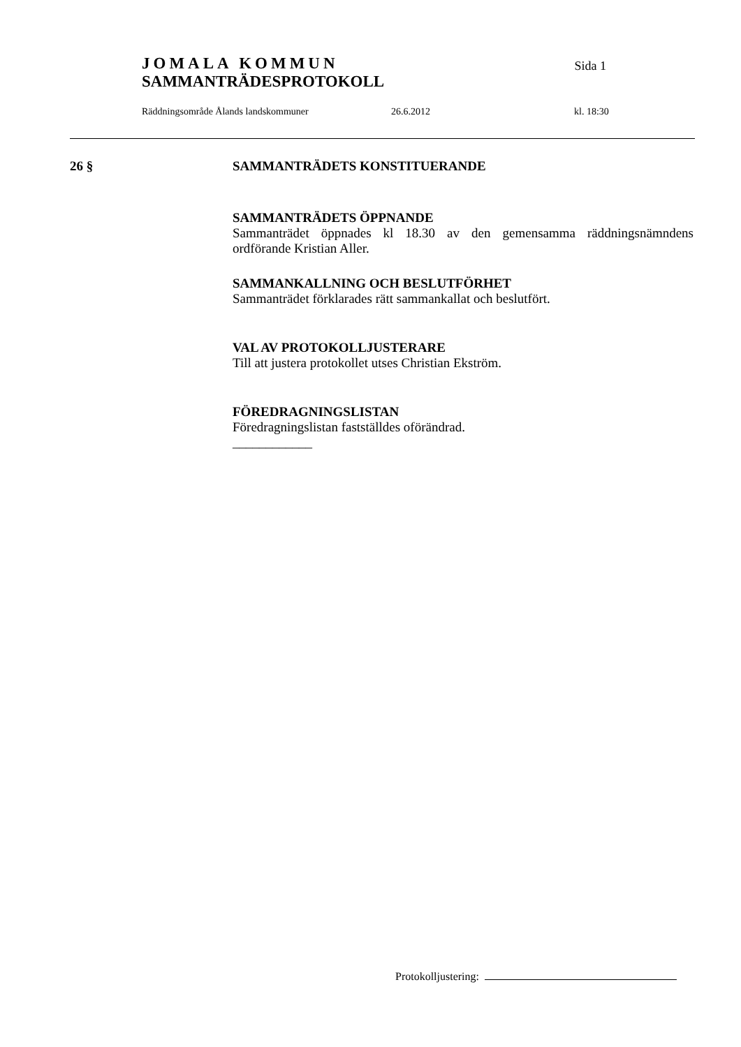JOMALA KOMMUN
SAMMANTRÄDESPROTOKOLL
Sida 1
Räddningsområde Ålands landskommuner 26.6.2012 kl. 18:30
26 § SAMMANTRÄDETS KONSTITUERANDE
SAMMANTRÄDETS ÖPPNANDE
Sammanträdet öppnades kl 18.30 av den gemensamma räddningsnämndens ordförande Kristian Aller.
SAMMANKALLNING OCH BESLUTFÖRHET
Sammanträdet förklarades rätt sammankallat och beslutfört.
VAL AV PROTOKOLLJUSTERARE
Till att justera protokollet utses Christian Ekström.
FÖREDRAGNINGSLISTAN
Föredragningslistan fastställdes oförändrad.
____________
Protokolljustering: